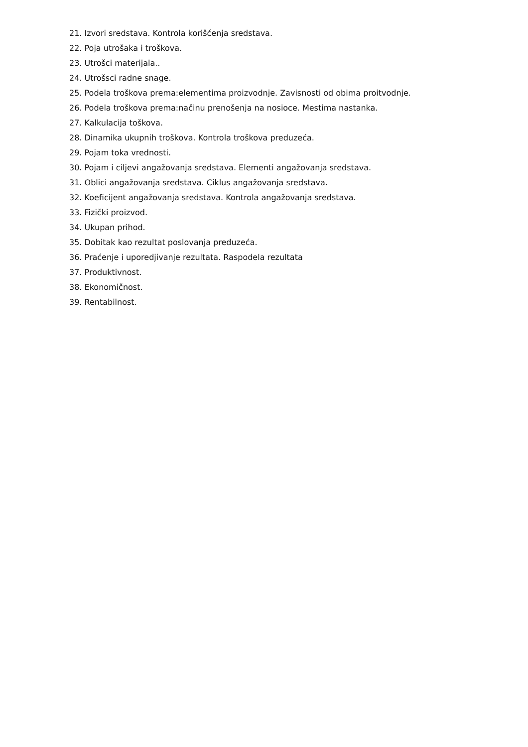21. Izvori sredstava. Kontrola korišćenja sredstava.
22. Poja utrošaka i troškova.
23. Utrošci materijala..
24. Utrošsci radne snage.
25. Podela troškova prema:elementima proizvodnje. Zavisnosti od obima proitvodnje.
26. Podela troškova prema:načinu prenošenja na nosioce. Mestima nastanka.
27. Kalkulacija toškova.
28. Dinamika ukupnih troškova. Kontrola troškova preduzeća.
29. Pojam toka vrednosti.
30. Pojam i ciljevi angažovanja sredstava. Elementi angažovanja sredstava.
31. Oblici angažovanja sredstava. Ciklus angažovanja sredstava.
32. Koeficijent angažovanja sredstava. Kontrola angažovanja sredstava.
33. Fizički proizvod.
34. Ukupan prihod.
35. Dobitak kao rezultat poslovanja preduzeća.
36. Praćenje i uporedjivanje rezultata. Raspodela rezultata
37. Produktivnost.
38. Ekonomičnost.
39. Rentabilnost.